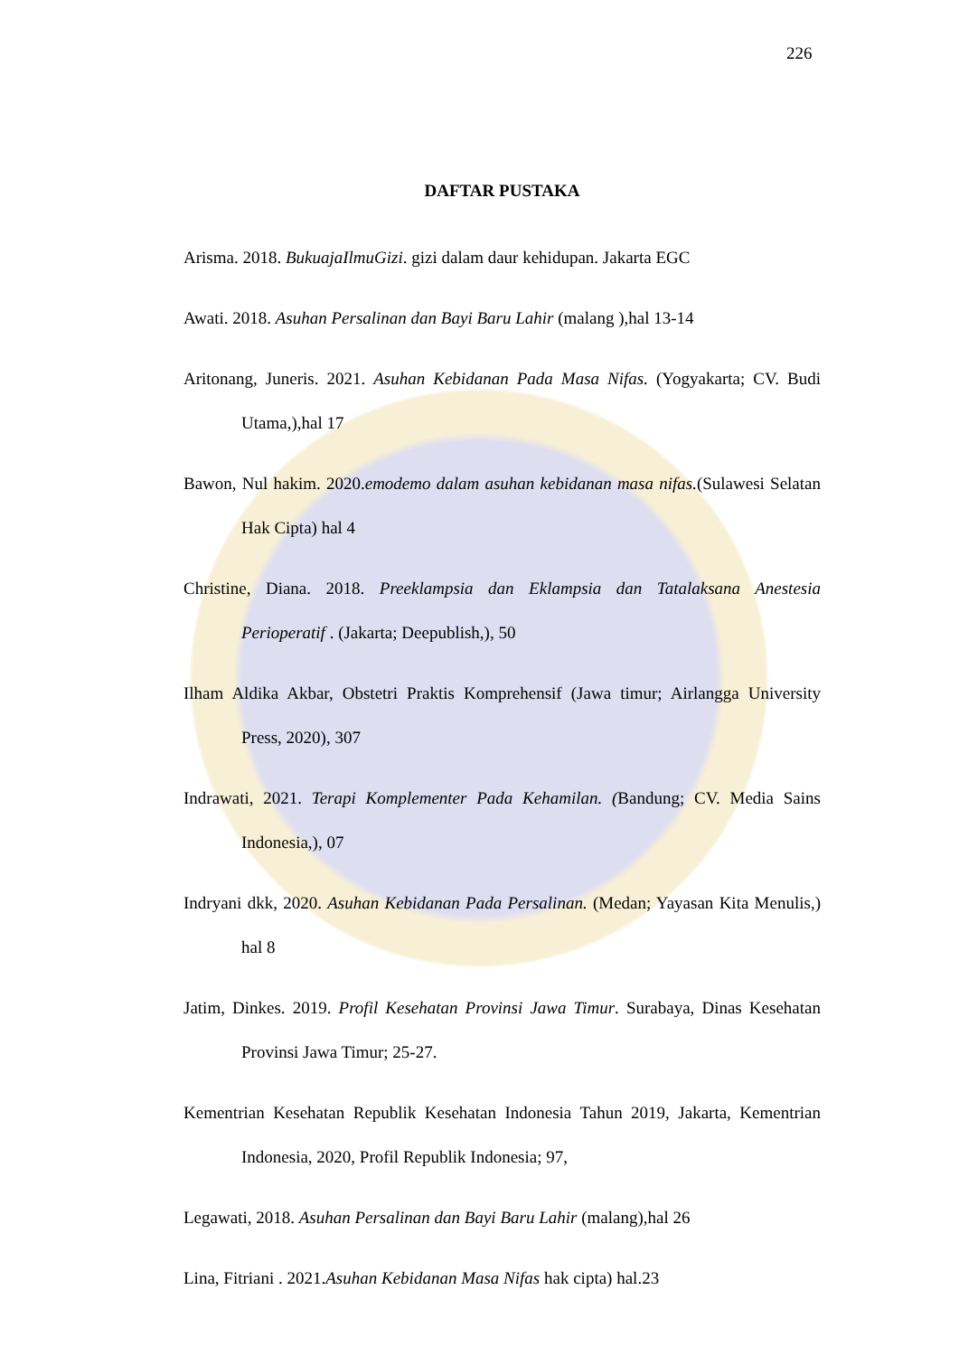226
DAFTAR PUSTAKA
Arisma. 2018. BukuajaIlmuGizi. gizi dalam daur kehidupan. Jakarta EGC
Awati. 2018. Asuhan Persalinan dan Bayi Baru Lahir (malang ),hal 13-14
Aritonang, Juneris. 2021. Asuhan Kebidanan Pada Masa Nifas. (Yogyakarta; CV. Budi Utama,),hal 17
Bawon, Nul hakim. 2020.emodemo dalam asuhan kebidanan masa nifas.(Sulawesi Selatan Hak Cipta) hal 4
Christine, Diana. 2018. Preeklampsia dan Eklampsia dan Tatalaksana Anestesia Perioperatif . (Jakarta; Deepublish,), 50
Ilham Aldika Akbar, Obstetri Praktis Komprehensif (Jawa timur; Airlangga University Press, 2020), 307
Indrawati, 2021. Terapi Komplementer Pada Kehamilan. (Bandung; CV. Media Sains Indonesia,), 07
Indryani dkk, 2020. Asuhan Kebidanan Pada Persalinan. (Medan; Yayasan Kita Menulis,) hal 8
Jatim, Dinkes. 2019. Profil Kesehatan Provinsi Jawa Timur. Surabaya, Dinas Kesehatan Provinsi Jawa Timur; 25-27.
Kementrian Kesehatan Republik Kesehatan Indonesia Tahun 2019, Jakarta, Kementrian Indonesia, 2020, Profil Republik Indonesia; 97,
Legawati, 2018. Asuhan Persalinan dan Bayi Baru Lahir (malang),hal 26
Lina, Fitriani . 2021.Asuhan Kebidanan Masa Nifas hak cipta) hal.23